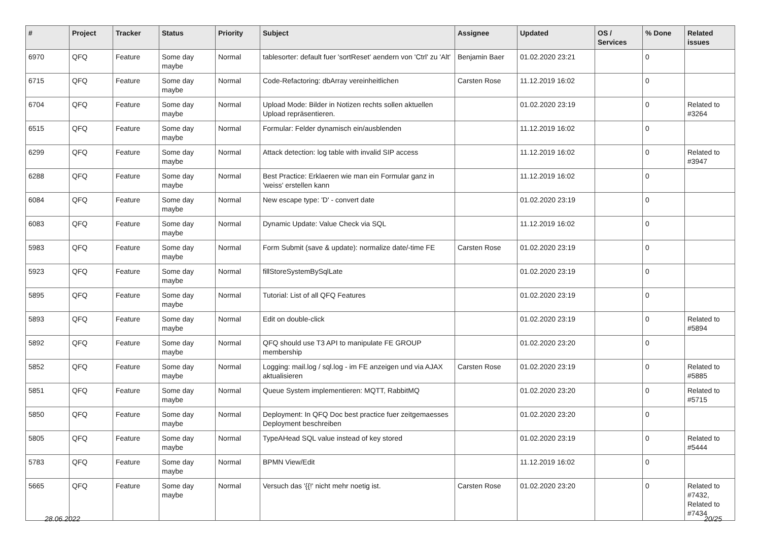| # | Project | Tracker | Status | Priority | Subject | Assignee | Updated | OS / Services | % Done | Related issues |
| --- | --- | --- | --- | --- | --- | --- | --- | --- | --- | --- |
| 6970 | QFQ | Feature | Some day maybe | Normal | tablesorter: default fuer 'sortReset' aendern von 'Ctrl' zu 'Alt' | Benjamin Baer | 01.02.2020 23:21 | | 0 | |
| 6715 | QFQ | Feature | Some day maybe | Normal | Code-Refactoring: dbArray vereinheitlichen | Carsten Rose | 11.12.2019 16:02 | | 0 | |
| 6704 | QFQ | Feature | Some day maybe | Normal | Upload Mode: Bilder in Notizen rechts sollen aktuellen Upload repräsentieren. | | 01.02.2020 23:19 | | 0 | Related to #3264 |
| 6515 | QFQ | Feature | Some day maybe | Normal | Formular: Felder dynamisch ein/ausblenden | | 11.12.2019 16:02 | | 0 | |
| 6299 | QFQ | Feature | Some day maybe | Normal | Attack detection: log table with invalid SIP access | | 11.12.2019 16:02 | | 0 | Related to #3947 |
| 6288 | QFQ | Feature | Some day maybe | Normal | Best Practice: Erklaeren wie man ein Formular ganz in 'weiss' erstellen kann | | 11.12.2019 16:02 | | 0 | |
| 6084 | QFQ | Feature | Some day maybe | Normal | New escape type: 'D' - convert date | | 01.02.2020 23:19 | | 0 | |
| 6083 | QFQ | Feature | Some day maybe | Normal | Dynamic Update: Value Check via SQL | | 11.12.2019 16:02 | | 0 | |
| 5983 | QFQ | Feature | Some day maybe | Normal | Form Submit (save & update): normalize date/-time FE | Carsten Rose | 01.02.2020 23:19 | | 0 | |
| 5923 | QFQ | Feature | Some day maybe | Normal | fillStoreSystemBySqlLate | | 01.02.2020 23:19 | | 0 | |
| 5895 | QFQ | Feature | Some day maybe | Normal | Tutorial: List of all QFQ Features | | 01.02.2020 23:19 | | 0 | |
| 5893 | QFQ | Feature | Some day maybe | Normal | Edit on double-click | | 01.02.2020 23:19 | | 0 | Related to #5894 |
| 5892 | QFQ | Feature | Some day maybe | Normal | QFQ should use T3 API to manipulate FE GROUP membership | | 01.02.2020 23:20 | | 0 | |
| 5852 | QFQ | Feature | Some day maybe | Normal | Logging: mail.log / sql.log - im FE anzeigen und via AJAX aktualisieren | Carsten Rose | 01.02.2020 23:19 | | 0 | Related to #5885 |
| 5851 | QFQ | Feature | Some day maybe | Normal | Queue System implementieren: MQTT, RabbitMQ | | 01.02.2020 23:20 | | 0 | Related to #5715 |
| 5850 | QFQ | Feature | Some day maybe | Normal | Deployment: In QFQ Doc best practice fuer zeitgemaesses Deployment beschreiben | | 01.02.2020 23:20 | | 0 | |
| 5805 | QFQ | Feature | Some day maybe | Normal | TypeAHead SQL value instead of key stored | | 01.02.2020 23:19 | | 0 | Related to #5444 |
| 5783 | QFQ | Feature | Some day maybe | Normal | BPMN View/Edit | | 11.12.2019 16:02 | | 0 | |
| 5665 | QFQ | Feature | Some day maybe | Normal | Versuch das '{{!' nicht mehr noetig ist. | Carsten Rose | 01.02.2020 23:20 | | 0 | Related to #7432, Related to #7434 |
28.06.2022 20/25